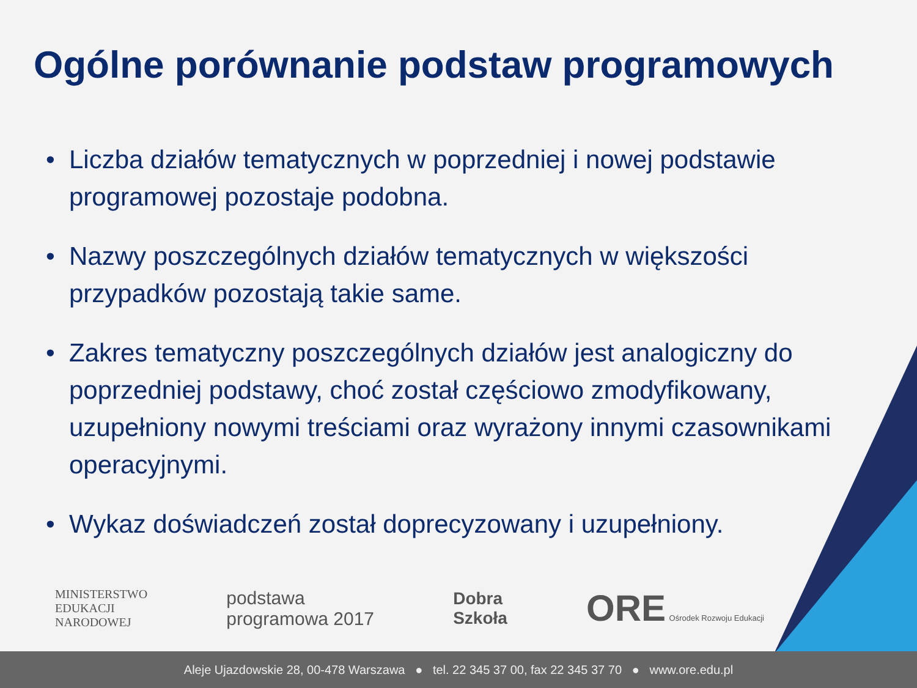Ogólne porównanie podstaw programowych
• Liczba działów tematycznych w poprzedniej i nowej podstawie programowej pozostaje podobna.
• Nazwy poszczególnych działów tematycznych w większości przypadków pozostają takie same.
• Zakres tematyczny poszczególnych działów jest analogiczny do poprzedniej podstawy, choć został częściowo zmodyfikowany, uzupełniony nowymi treściami oraz wyrażony innymi czasownikami operacyjnymi.
• Wykaz doświadczeń został doprecyzowany i uzupełniony.
MINISTERSTWO
EDUKACJI
NARODOWEJ
podstawa
programowa 2017
Dobra
Szkoła
ORE Ośrodek Rozwoju Edukacji
Aleje Ujazdowskie 28, 00-478 Warszawa ● tel. 22 345 37 00, fax 22 345 37 70 ● www.ore.edu.pl